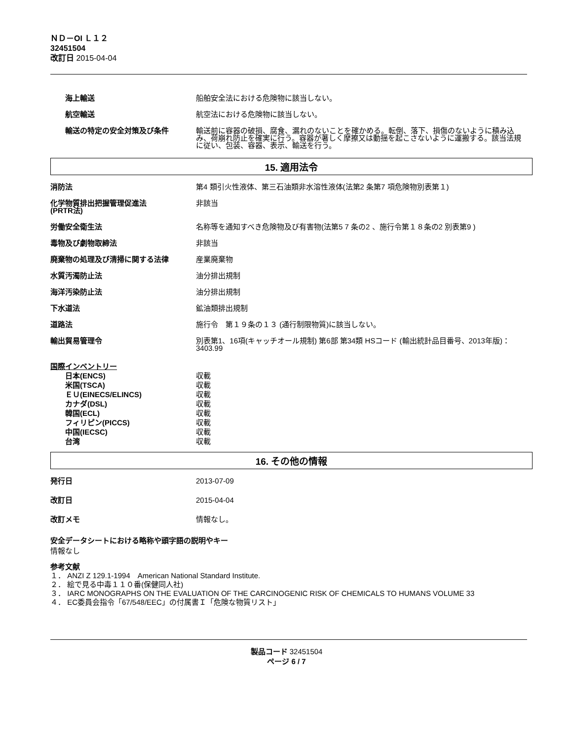ＮＤ－OI Ｌ１２
32451504
改訂日 2015-04-04
海上輸送 船舶安全法における危険物に該当しない。
航空輸送 航空法における危険物に該当しない。
輸送の特定の安全対策及び条件 輸送前に容器の破損、腐食、漏れのないことを確かめる。転倒、落下、損傷のないように積み込み、荷崩れ防止を確実に行う。容器が著しく摩擦又は動揺を起こさないように運搬する。該当法規に従い、包装、容器、表示、輸送を行う。
15. 適用法令
消防法 第4 類引火性液体、第三石油類非水溶性液体(法第2 条第7 項危険物別表第１)
化学物質排出把握管理促進法
(PRTR法)
非該当
労働安全衛生法 名称等を通知すべき危険物及び有害物(法第5 7 条の2 、施行令第１８条の2 別表第9 )
毒物及び劇物取締法 非該当
廃棄物の処理及び清掃に関する法律 産業廃棄物
水質汚濁防止法 油分排出規制
海洋汚染防止法 油分排出規制
下水道法 鉱油類排出規制
道路法 施行令　第１９条の１３ (通行制限物質)に該当しない。
輸出貿易管理令 別表第1、16項(キャッチオール規制) 第6部 第34類 HSコード (輸出統計品目番号、2013年版)：3403.99
国際インベントリー
日本(ENCS) 収載
米国(TSCA) 収載
ＥＵ(EINECS/ELINCS) 収載
カナダ(DSL) 収載
韓国(ECL) 収載
フィリピン(PICCS) 収載
中国(IECSC) 収載
台湾 収載
16. その他の情報
発行日 2013-07-09
改訂日 2015-04-04
改訂メモ 情報なし。
安全データシートにおける略称や頭字語の説明やキー
情報なし
参考文献
１． ANZI Z 129.1-1994　American National Standard Institute.
２． 絵で見る中毒１１０番(保健同人社)
３． IARC MONOGRAPHS ON THE EVALUATION OF THE CARCINOGENIC RISK OF CHEMICALS TO HUMANS VOLUME 33
４． EC委員会指令「67/548/EEC」の付属書Ｉ「危険な物質リスト」
製品コード 32451504
ページ 6 / 7